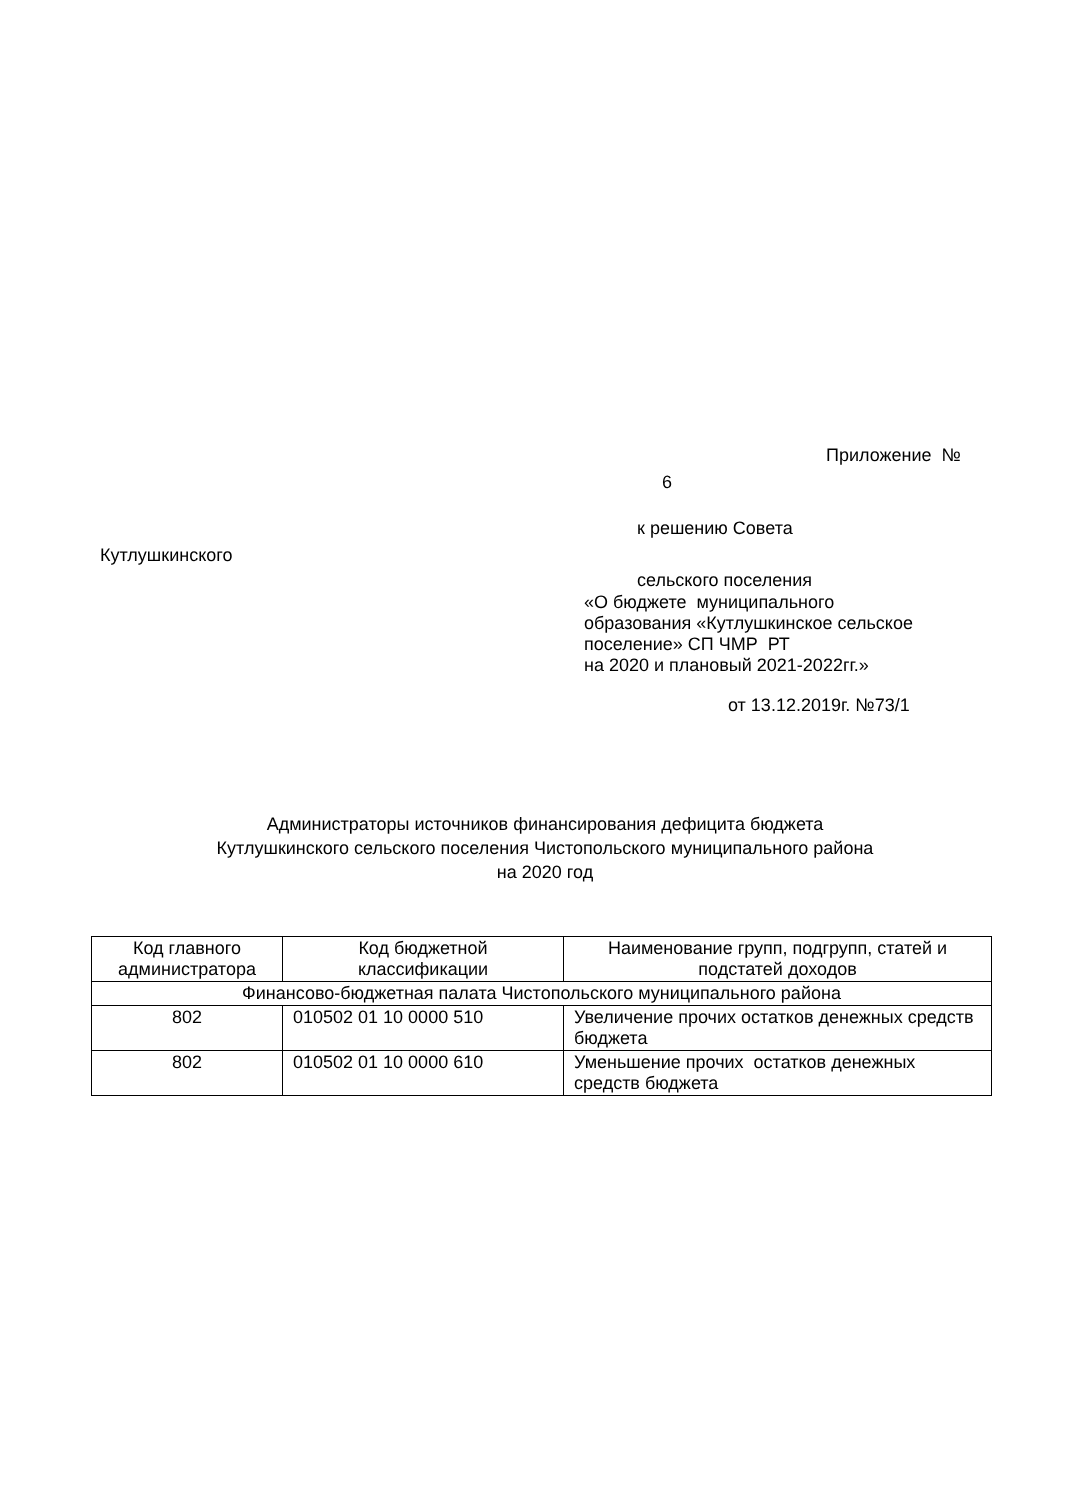Приложение №
6
к решению Совета
Кутлушкинского
сельского поселения
«О бюджете муниципального
образования «Кутлушкинское сельское
поселение» СП ЧМР РТ
на 2020 и плановый 2021-2022гг.»
от 13.12.2019г. №73/1
Администраторы источников финансирования дефицита бюджета
Кутлушкинского сельского поселения Чистопольского муниципального района
на 2020 год
| Код главного администратора | Код бюджетной классификации | Наименование групп, подгрупп, статей и подстатей доходов |
| --- | --- | --- |
| Финансово-бюджетная палата Чистопольского муниципального района | | |
| 802 | 010502 01 10 0000 510 | Увеличение прочих остатков денежных средств бюджета |
| 802 | 010502 01 10 0000 610 | Уменьшение прочих остатков денежных средств бюджета |